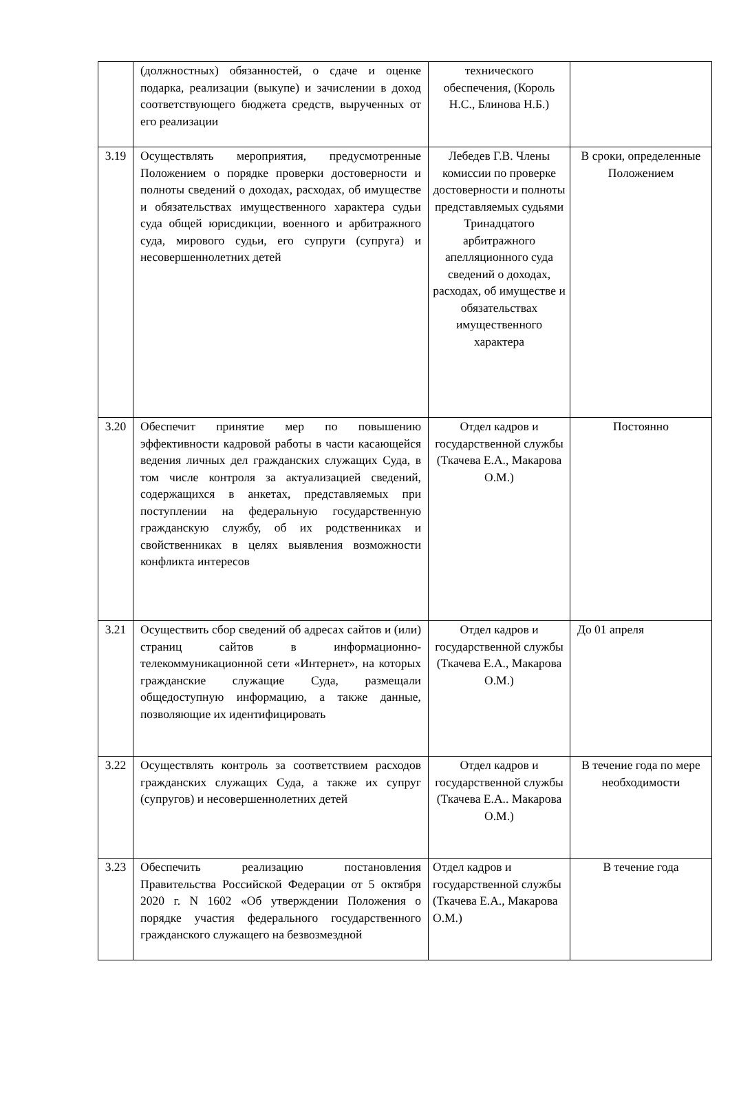| | (должностных) обязанностей, о сдаче и оценке подарка, реализации (выкупе) и зачислении в доход соответствующего бюджета средств, вырученных от его реализации | технического обеспечения, (Король Н.С., Блинова Н.Б.) | |
| 3.19 | Осуществлять мероприятия, предусмотренные Положением о порядке проверки достоверности и полноты сведений о доходах, расходах, об имуществе и обязательствах имущественного характера судьи суда общей юрисдикции, военного и арбитражного суда, мирового судьи, его супруги (супруга) и несовершеннолетних детей | Лебедев Г.В. Члены комиссии по проверке достоверности и полноты представляемых судьями Тринадцатого арбитражного апелляционного суда сведений о доходах, расходах, об имуществе и обязательствах имущественного характера | В сроки, определенные Положением |
| 3.20 | Обеспечит принятие мер по повышению эффективности кадровой работы в части касающейся ведения личных дел гражданских служащих Суда, в том числе контроля за актуализацией сведений, содержащихся в анкетах, представляемых при поступлении на федеральную государственную гражданскую службу, об их родственниках и свойственниках в целях выявления возможности конфликта интересов | Отдел кадров и государственной службы (Ткачева Е.А., Макарова О.М.) | Постоянно |
| 3.21 | Осуществить сбор сведений об адресах сайтов и (или) страниц сайтов в информационно-телекоммуникационной сети «Интернет», на которых гражданские служащие Суда, размещали общедоступную информацию, а также данные, позволяющие их идентифицировать | Отдел кадров и государственной службы (Ткачева Е.А., Макарова О.М.) | До 01 апреля |
| 3.22 | Осуществлять контроль за соответствием расходов гражданских служащих Суда, а также их супруг (супругов) и несовершеннолетних детей | Отдел кадров и государственной службы (Ткачева Е.А.. Макарова О.М.) | В течение года по мере необходимости |
| 3.23 | Обеспечить реализацию постановления Правительства Российской Федерации от 5 октября 2020 г. N 1602 «Об утверждении Положения о порядке участия федерального государственного гражданского служащего на безвозмездной | Отдел кадров и государственной службы (Ткачева Е.А., Макарова О.М.) | В течение года |